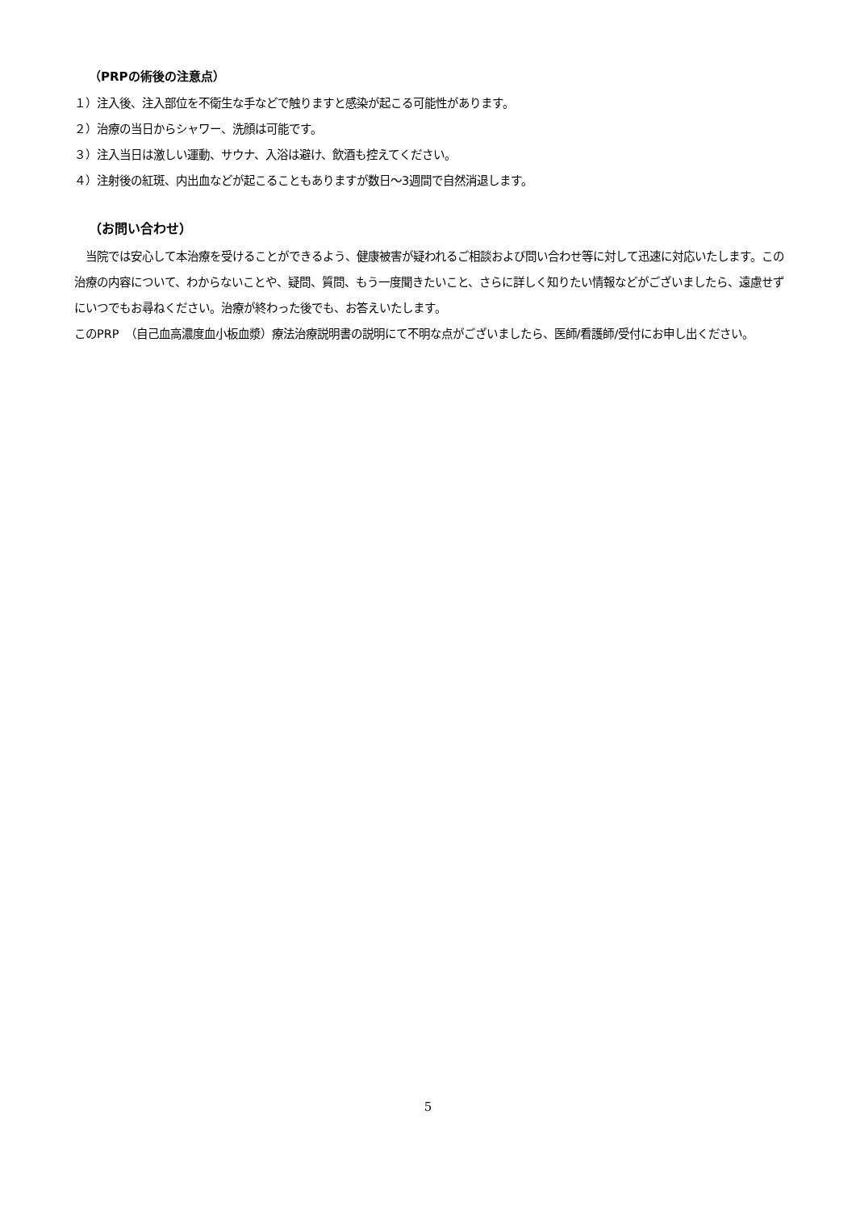（PRPの術後の注意点）
１）注入後、注入部位を不衛生な手などで触りますと感染が起こる可能性があります。
２）治療の当日からシャワー、洗顔は可能です。
３）注入当日は激しい運動、サウナ、入浴は避け、飲酒も控えてください。
４）注射後の紅斑、内出血などが起こることもありますが数日〜3週間で自然消退します。
（お問い合わせ）
　当院では安心して本治療を受けることができるよう、健康被害が疑われるご相談および問い合わせ等に対して迅速に対応いたします。この治療の内容について、わからないことや、疑問、質問、もう一度聞きたいこと、さらに詳しく知りたい情報などがございましたら、遠慮せずにいつでもお尋ねください。治療が終わった後でも、お答えいたします。
このPRP　（自己血高濃度血小板血漿）療法治療説明書の説明にて不明な点がございましたら、医師/看護師/受付にお申し出ください。
5